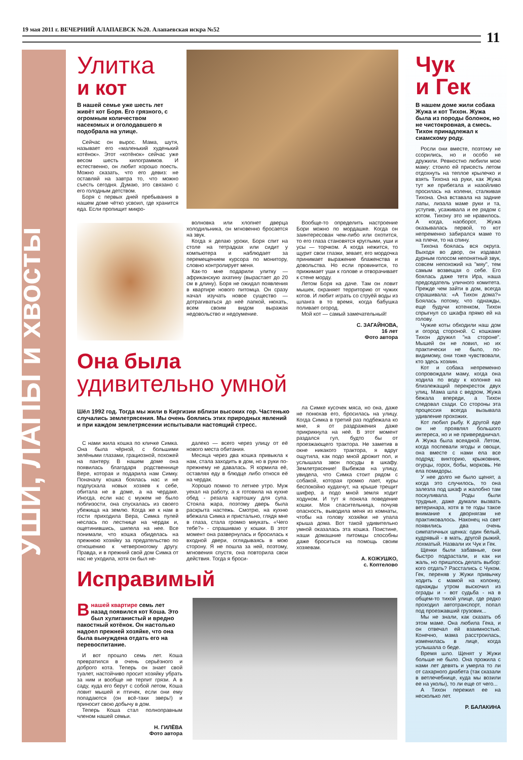19 мая 2011 г. ВЕЧЕРНИЙ АЛАПАЕВСК №20. Алапаевская искра №52 11
УШИ, ЛАПЫ и хвосты
Улитка
и кот
В нашей семье уже шесть лет живёт кот Боря. Его грязного, с огромным количеством насекомых и оголодавшего я подобрала на улице.
Сейчас он вырос. Мама, шутя, называет его «маленький худенький котёнок». Этот «котёнок» сейчас уже весом шесть килограммов. И естественно, он любит хорошо поесть. Можно сказать, что его девиз: не оставляй на завтра то, что можно съесть сегодня. Думаю, это связано с его голодным детством.
Боря с первых дней пребывания в нашем доме чётко усвоил, где хранится еда. Если пропищит микро-
волновка или хлопнет дверца холодильника, он мгновенно бросается на звук.
Когда я делаю уроки, Боря спит на столе на тетрадках или сидит у компьютера и наблюдает за перемещением курсора по монитору, словно контролирует меня.
Как-то мне подарили улитку — африканскую ахатину (вырастает до 20 см в длину). Боря не ожидал появления в квартире нового питомца. Он сразу начал изучать новое существо — дотрагиваться до неё лапкой, нюхать, всем своим видом выражая недовольство и недоумение.
Вообще-то определить настроение Бори можно по мордашке. Когда он заинтересован чем-либо или охотится, то его глаза становятся круглыми, уши и усы — торчком. А когда нежится, то щурит свои глазки, зевает, его мордочка принимает выражение блаженства и довольства. Но если провинится, то прижимает уши к голове и отворачивает к стене морду.
Летом Боря на даче. Там он ловит мышек, охраняет территорию от чужих котов. И любит играть со струёй воды из шланга в то время, когда бабушка поливает огород.
Мой кот — самый замечательный!
С. ЗАГАЙНОВА,
16 лет
Фото автора
Она была
удивительно умной
Шёл 1992 год. Тогда мы жили в Киргизии вблизи высоких гор. Частенько случались землетрясения. Мы очень боялись этих природных явлений и при каждом землетрясении испытывали настоящий стресс.
С нами жила кошка по кличке Симка. Она была чёрной, с большими зелёными глазами, грациозной, похожей на пантеру. В нашем доме она появилась благодаря родственнице Вере, которая и подарила нам Симку. Поначалу кошка боялась нас и не подпускала новых хозяев к себе, обитала не в доме, а на чердаке. Иногда, если нас с мужем не было поблизости, она спускалась из своего убежища на землю. Когда же к нам в гости приходила Вера, Симка пулей неслась по лестнице на чердак и, ощетинившись, шипела на нее. Все понимали, что кошка обиделась на прежнюю хозяйку за предательство по отношению к четвероногому другу. Правда, и в прежний свой дом Симка от нас не уходила, хотя он был не-
далеко — всего через улицу от её нового места обитания.
Месяца через два кошка привыкла к нам, стала заходить в дом, но в руки по-прежнему не давалась. Я кормила её, оставляя еду в блюдце либо относя её на чердак.
Хорошо помню то летнее утро. Муж уехал на работу, а я готовила на кухне обед - резала картошку для супа. Стояла жара, поэтому дверь была раскрыта настежь. Смотрю, на кухню вбежала Симка и пристально, глядя мне в глаза, стала громко мяукать. «Чего тебе?» - спрашиваю у кошки. В этот момент она развернулась и бросилась к входной двери, оглядываясь в мою сторону. Я не пошла за ней, поэтому, мгновения спустя, она повторила свои действия. Тогда я броси-
ла Симке кусочек мяса, но она, даже не понюхав его, бросилась на улицу. Когда Симка в третий раз подбежала ко мне, я от раздражения даже прикрикнула на неё. В этот момент раздался гул, будто бы от проезжающего трактора. Не заметив в окне никакого трактора, я вдруг ощутила, как подо мной дрожит пол, и услышала звон посуды в шкафу. Землетрясение! Выбежав на улицу, увидела, что Симка стоит рядом с собакой, которая громко лает, куры беспокойно кудахчут, на крыше трещит шифер, а подо мной земля ходит ходуном. И тут я поняла поведение кошки. Моя спасительница, почуяв опасность, выводила меня из комнаты, чтобы на голову хозяйки не упала крыша дома. Вот такой удивительно умной оказалась эта кошка. Поистине, наши домашние питомцы способны даже броситься на помощь своим хозяевам.
А. КОЖУШКО,
с. Коптелово
Исправимый
Внашей квартире семь лет назад появился кот Коша. Это был хулиганистый и вредно пакостный котёнок. Он настолько надоел прежней хозяйке, что она была вынуждена отдать его на перевоспитание.
И вот прошло семь лет. Коша превратился в очень серьёзного и доброго кота. Теперь он знает свой туалет, настойчиво просит хозяйку убрать за ним и вообще не терпит грязи. А в саду, куда его берут с собой летом, Коша ловит мышей и птичек, если они ему попадаются (он всё-таки зверь!) и приносит свою добычу в дом.
Теперь Коша стал полноправным членом нашей семьи.
Н. ГИЛЁВА
Фото автора
Чук
и Гек
В нашем доме жили собака Жужа и кот Тихон. Жужа была из породы болонок, но не чистокровная, а смесь. Тихон принадлежал к сиамскому роду.
Росли они вместе, поэтому не ссорились, но и особо не дружили. Ревностно любили мою маму: стоило ей присесть летом отдохнуть на теплое крылечко и взять Тихона на руки, как Жужа тут же прибегала и назойливо просилась на колени, сталкивая Тихона. Она вставала на задние лапы, лизала маме руки и та, уступив, усаживала и ее рядом с котом. Тихону это не нравилось. А когда, наоборот, Жужа оказывалась первой, то кот непременно забирался маме то на плечи, то на спину.
Тихона боялась вся округа. Выходя во двор, он издавал дурным голосом непонятный звук, совсем непохожий на "мяу", тем самым возвещая о себе. Его боялась даже тетя Ира, наша председатель уличного комитета. Прежде чем зайти в дом, всегда спрашивала: «А Тихон дома?» Боялась потому, что однажды, еще будучи котенком, Тихон спрыгнул со шкафа прямо ей на голову.
Чужие коты обходили наш дом и огород стороной. С кошками Тихон дружил "на стороне". Мышей он не ловил, но их практически не было, по-видимому, они тоже чувствовали, кто здесь хозяин.
Кот и собака непременно сопровождали маму, когда она ходила по воду к колонке на близлежащий перекресток двух улиц. Мама шла с ведром, Жужа бежала впереди, а Тихон следовал сзади. Со стороны эта процессия всегда вызывала удивление прохожих.
Кот любил рыбу. К другой еде он не проявлял большого интереса, но и не привередничал. А Жужа была всеядной. Летом, когда поспевали ягоды и овощи, она вместе с нами ела все подряд: викторию, крыжовник, огурцы, горох, бобы, морковь. Не ела помидоры.
У нее долго не было щенят, а когда это случилось, то она залезла под шкаф и жалобно там поскуливала. Роды были трудные, даже думали вызвать ветеринара, хотя в те годы такое внимание к дворнягам не практиковалось. Наконец на свет появились два очень симпатичных щенка: один белый, кудрявый - в мать, другой рыжий, лохматый. Назвали их Чук и Гек.
Щенки были забавные, они быстро подрастали, и как ни жаль, но пришлось делать выбор: кого отдать? Расстались с Чуком. Гек, переняв у Жужи привычку ходить с мамой на колонку, однажды утром выскочил из ограды и - вот судьба - на в общем-то тихой улице, где редко проходил автотранспорт, попал под проезжавший грузовик...
Мы не знали, как сказать об этом маме. Она любила Гека, и он отвечал ей взаимностью. Конечно, мама расстроилась, изменилась в лице, когда услышала о беде.
Время шло. Щенят у Жужи больше не было. Она прожила с нами лет девять и умерла то ли от сахарного диабета (так сказали в ветлечебнице, куда мы возили ее на уколы), то ли еще от чего...
А Тихон пережил ее на несколько лет.
Р. БАЛАКИНА